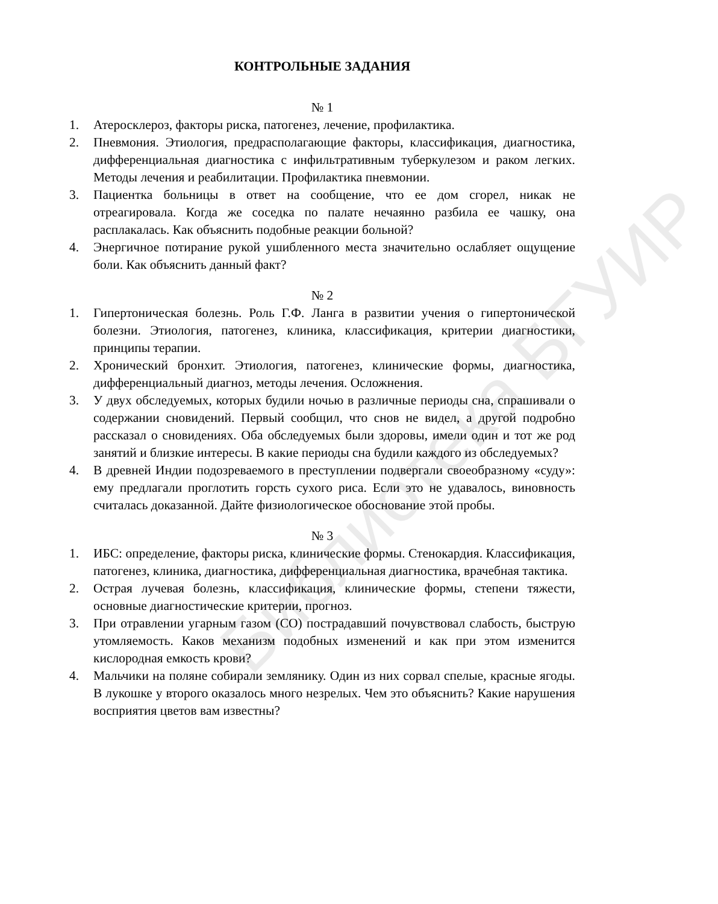Библиотека БГУИР
КОНТРОЛЬНЫЕ ЗАДАНИЯ
№ 1
1. Атеросклероз, факторы риска, патогенез, лечение, профилактика.
2. Пневмония. Этиология, предрасполагающие факторы, классификация, диагностика, дифференциальная диагностика с инфильтративным туберкулезом и раком легких. Методы лечения и реабилитации. Профилактика пневмонии.
3. Пациентка больницы в ответ на сообщение, что ее дом сгорел, никак не отреагировала. Когда же соседка по палате нечаянно разбила ее чашку, она расплакалась. Как объяснить подобные реакции больной?
4. Энергичное потирание рукой ушибленного места значительно ослабляет ощущение боли. Как объяснить данный факт?
№ 2
1. Гипертоническая болезнь. Роль Г.Ф. Ланга в развитии учения о гипертонической болезни. Этиология, патогенез, клиника, классификация, критерии диагностики, принципы терапии.
2. Хронический бронхит. Этиология, патогенез, клинические формы, диагностика, дифференциальный диагноз, методы лечения. Осложнения.
3. У двух обследуемых, которых будили ночью в различные периоды сна, спрашивали о содержании сновидений. Первый сообщил, что снов не видел, а другой подробно рассказал о сновидениях. Оба обследуемых были здоровы, имели один и тот же род занятий и близкие интересы. В какие периоды сна будили каждого из обследуемых?
4. В древней Индии подозреваемого в преступлении подвергали своеобразному «суду»: ему предлагали проглотить горсть сухого риса. Если это не удавалось, виновность считалась доказанной. Дайте физиологическое обоснование этой пробы.
№ 3
1. ИБС: определение, факторы риска, клинические формы. Стенокардия. Классификация, патогенез, клиника, диагностика, дифференциальная диагностика, врачебная тактика.
2. Острая лучевая болезнь, классификация, клинические формы, степени тяжести, основные диагностические критерии, прогноз.
3. При отравлении угарным газом (СО) пострадавший почувствовал слабость, быструю утомляемость. Каков механизм подобных изменений и как при этом изменится кислородная емкость крови?
4. Мальчики на поляне собирали землянику. Один из них сорвал спелые, красные ягоды. В лукошке у второго оказалось много незрелых. Чем это объяснить? Какие нарушения восприятия цветов вам известны?